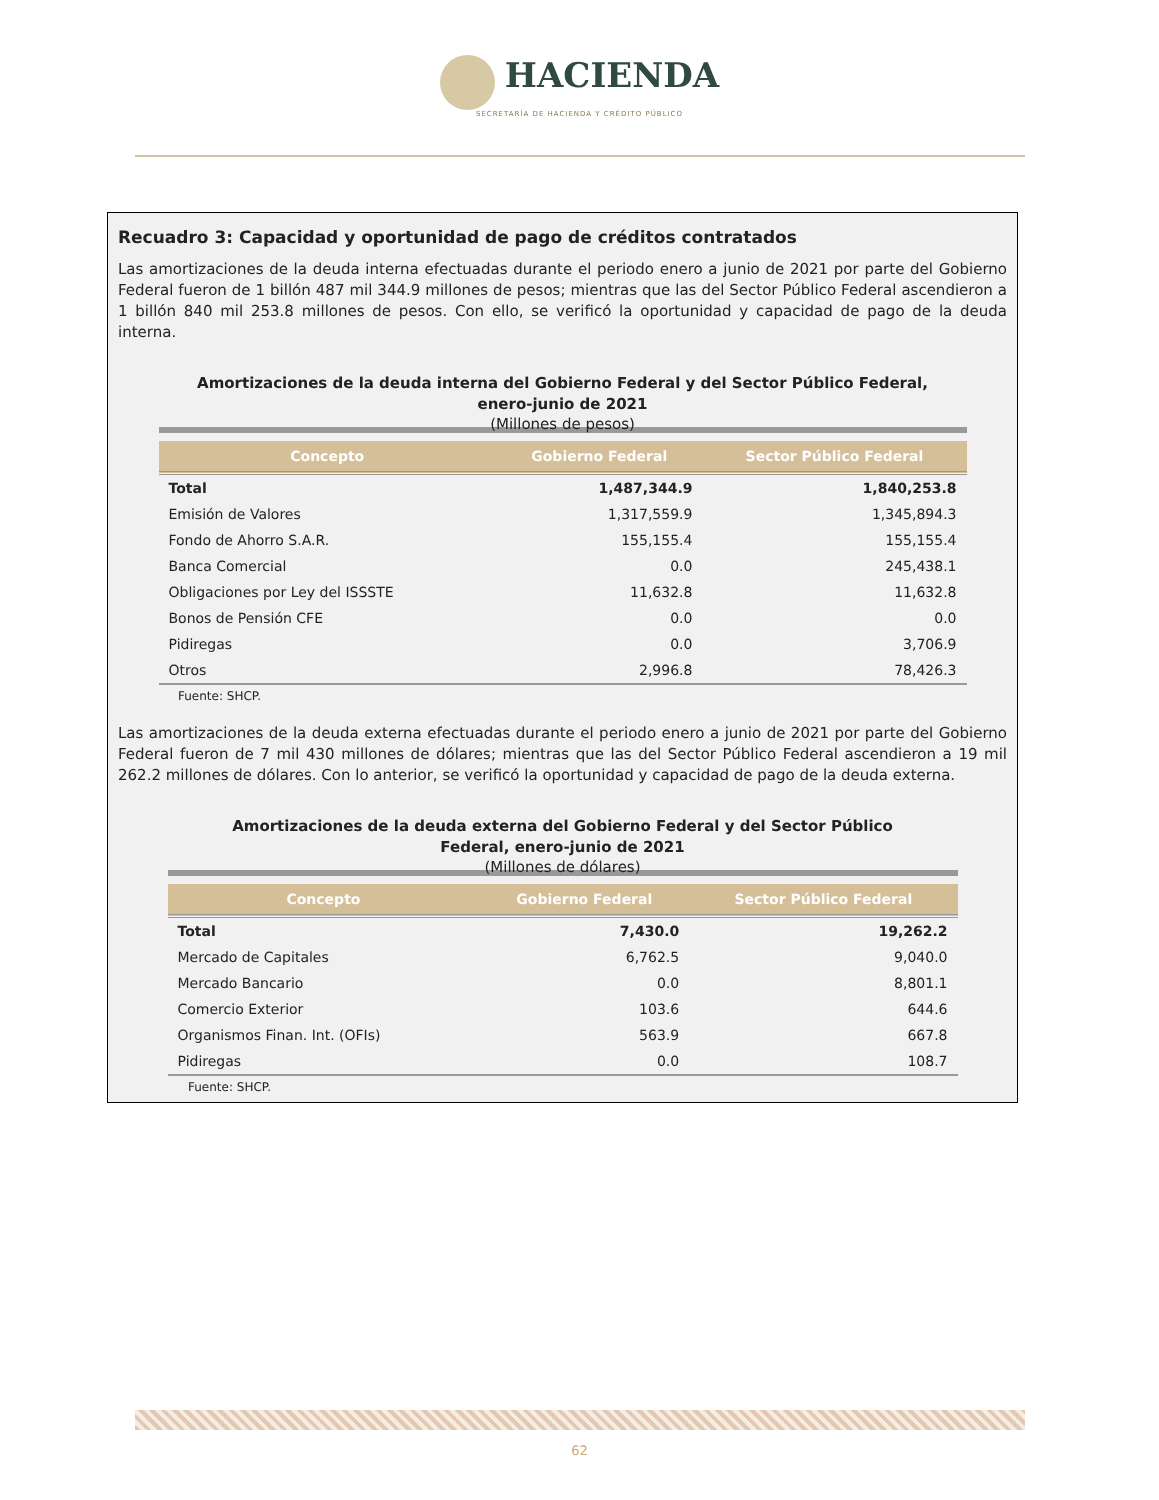HACIENDA
SECRETARÍA DE HACIENDA Y CRÉDITO PÚBLICO
Recuadro 3: Capacidad y oportunidad de pago de créditos contratados
Las amortizaciones de la deuda interna efectuadas durante el periodo enero a junio de 2021 por parte del Gobierno Federal fueron de 1 billón 487 mil 344.9 millones de pesos; mientras que las del Sector Público Federal ascendieron a 1 billón 840 mil 253.8 millones de pesos. Con ello, se verificó la oportunidad y capacidad de pago de la deuda interna.
Amortizaciones de la deuda interna del Gobierno Federal y del Sector Público Federal,
enero-junio de 2021
(Millones de pesos)
| Concepto | Gobierno Federal | Sector Público Federal |
| --- | --- | --- |
| Total | 1,487,344.9 | 1,840,253.8 |
| Emisión de Valores | 1,317,559.9 | 1,345,894.3 |
| Fondo de Ahorro S.A.R. | 155,155.4 | 155,155.4 |
| Banca Comercial | 0.0 | 245,438.1 |
| Obligaciones por Ley del ISSSTE | 11,632.8 | 11,632.8 |
| Bonos de Pensión CFE | 0.0 | 0.0 |
| Pidiregas | 0.0 | 3,706.9 |
| Otros | 2,996.8 | 78,426.3 |
Fuente: SHCP.
Las amortizaciones de la deuda externa efectuadas durante el periodo enero a junio de 2021 por parte del Gobierno Federal fueron de 7 mil 430 millones de dólares; mientras que las del Sector Público Federal ascendieron a 19 mil 262.2 millones de dólares. Con lo anterior, se verificó la oportunidad y capacidad de pago de la deuda externa.
Amortizaciones de la deuda externa del Gobierno Federal y del Sector Público
Federal, enero-junio de 2021
(Millones de dólares)
| Concepto | Gobierno Federal | Sector Público Federal |
| --- | --- | --- |
| Total | 7,430.0 | 19,262.2 |
| Mercado de Capitales | 6,762.5 | 9,040.0 |
| Mercado Bancario | 0.0 | 8,801.1 |
| Comercio Exterior | 103.6 | 644.6 |
| Organismos Finan. Int. (OFIs) | 563.9 | 667.8 |
| Pidiregas | 0.0 | 108.7 |
Fuente: SHCP.
62